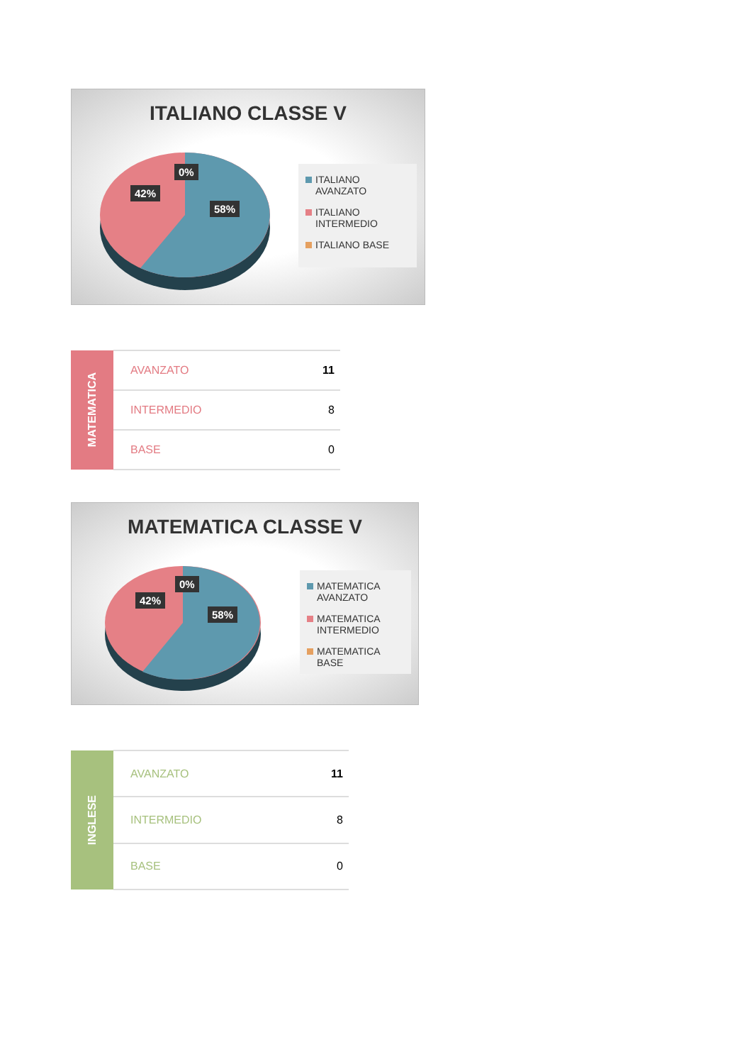ITALIANO CLASSE V
0%
42%
58%
ITALIANO AVANZATO
ITALIANO INTERMEDIO
ITALIANO BASE
| MATEMATICA | AVANZATO | 11 |
| | INTERMEDIO | 8 |
| | BASE | 0 |
MATEMATICA CLASSE V
0%
42%
58%
MATEMATICA AVANZATO
MATEMATICA INTERMEDIO
MATEMATICA BASE
| INGLESE | AVANZATO | 11 |
| | INTERMEDIO | 8 |
| | BASE | 0 |